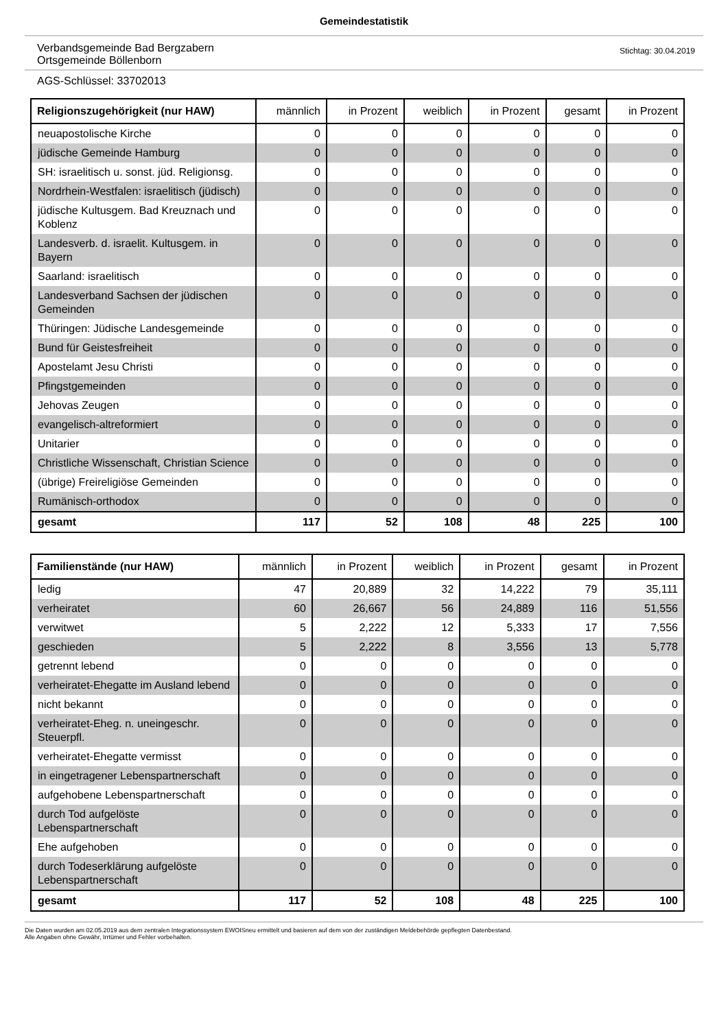Gemeindestatistik
Verbandsgemeinde Bad Bergzabern
Ortsgemeinde Böllenborn
Stichtag: 30.04.2019
AGS-Schlüssel: 33702013
| Religionszugehörigkeit (nur HAW) | männlich | in Prozent | weiblich | in Prozent | gesamt | in Prozent |
| --- | --- | --- | --- | --- | --- | --- |
| neuapostolische Kirche | 0 | 0 | 0 | 0 | 0 | 0 |
| jüdische Gemeinde Hamburg | 0 | 0 | 0 | 0 | 0 | 0 |
| SH: israelitisch u. sonst. jüd. Religionsg. | 0 | 0 | 0 | 0 | 0 | 0 |
| Nordrhein-Westfalen: israelitisch (jüdisch) | 0 | 0 | 0 | 0 | 0 | 0 |
| jüdische Kultusgem. Bad Kreuznach und Koblenz | 0 | 0 | 0 | 0 | 0 | 0 |
| Landesverb. d. israelit. Kultusgem. in Bayern | 0 | 0 | 0 | 0 | 0 | 0 |
| Saarland: israelitisch | 0 | 0 | 0 | 0 | 0 | 0 |
| Landesverband Sachsen der jüdischen Gemeinden | 0 | 0 | 0 | 0 | 0 | 0 |
| Thüringen: Jüdische Landesgemeinde | 0 | 0 | 0 | 0 | 0 | 0 |
| Bund für Geistesfreiheit | 0 | 0 | 0 | 0 | 0 | 0 |
| Apostelamt Jesu Christi | 0 | 0 | 0 | 0 | 0 | 0 |
| Pfingstgemeinden | 0 | 0 | 0 | 0 | 0 | 0 |
| Jehovas Zeugen | 0 | 0 | 0 | 0 | 0 | 0 |
| evangelisch-altreformiert | 0 | 0 | 0 | 0 | 0 | 0 |
| Unitarier | 0 | 0 | 0 | 0 | 0 | 0 |
| Christliche Wissenschaft, Christian Science | 0 | 0 | 0 | 0 | 0 | 0 |
| (übrige) Freireligiöse Gemeinden | 0 | 0 | 0 | 0 | 0 | 0 |
| Rumänisch-orthodox | 0 | 0 | 0 | 0 | 0 | 0 |
| gesamt | 117 | 52 | 108 | 48 | 225 | 100 |
| Familienstände (nur HAW) | männlich | in Prozent | weiblich | in Prozent | gesamt | in Prozent |
| --- | --- | --- | --- | --- | --- | --- |
| ledig | 47 | 20,889 | 32 | 14,222 | 79 | 35,111 |
| verheiratet | 60 | 26,667 | 56 | 24,889 | 116 | 51,556 |
| verwitwet | 5 | 2,222 | 12 | 5,333 | 17 | 7,556 |
| geschieden | 5 | 2,222 | 8 | 3,556 | 13 | 5,778 |
| getrennt lebend | 0 | 0 | 0 | 0 | 0 | 0 |
| verheiratet-Ehegatte im Ausland lebend | 0 | 0 | 0 | 0 | 0 | 0 |
| nicht bekannt | 0 | 0 | 0 | 0 | 0 | 0 |
| verheiratet-Eheg. n. uneingeschr. Steuerpfl. | 0 | 0 | 0 | 0 | 0 | 0 |
| verheiratet-Ehegatte vermisst | 0 | 0 | 0 | 0 | 0 | 0 |
| in eingetragener Lebenspartnerschaft | 0 | 0 | 0 | 0 | 0 | 0 |
| aufgehobene Lebenspartnerschaft | 0 | 0 | 0 | 0 | 0 | 0 |
| durch Tod aufgelöste Lebenspartnerschaft | 0 | 0 | 0 | 0 | 0 | 0 |
| Ehe aufgehoben | 0 | 0 | 0 | 0 | 0 | 0 |
| durch Todeserklärung aufgelöste Lebenspartnerschaft | 0 | 0 | 0 | 0 | 0 | 0 |
| gesamt | 117 | 52 | 108 | 48 | 225 | 100 |
Die Daten wurden am 02.05.2019 aus dem zentralen Integrationssystem EWOISneu ermittelt und basieren auf dem von der zuständigen Meldebehörde gepflegten Datenbestand.
Alle Angaben ohne Gewähr, Irrtümer und Fehler vorbehalten.